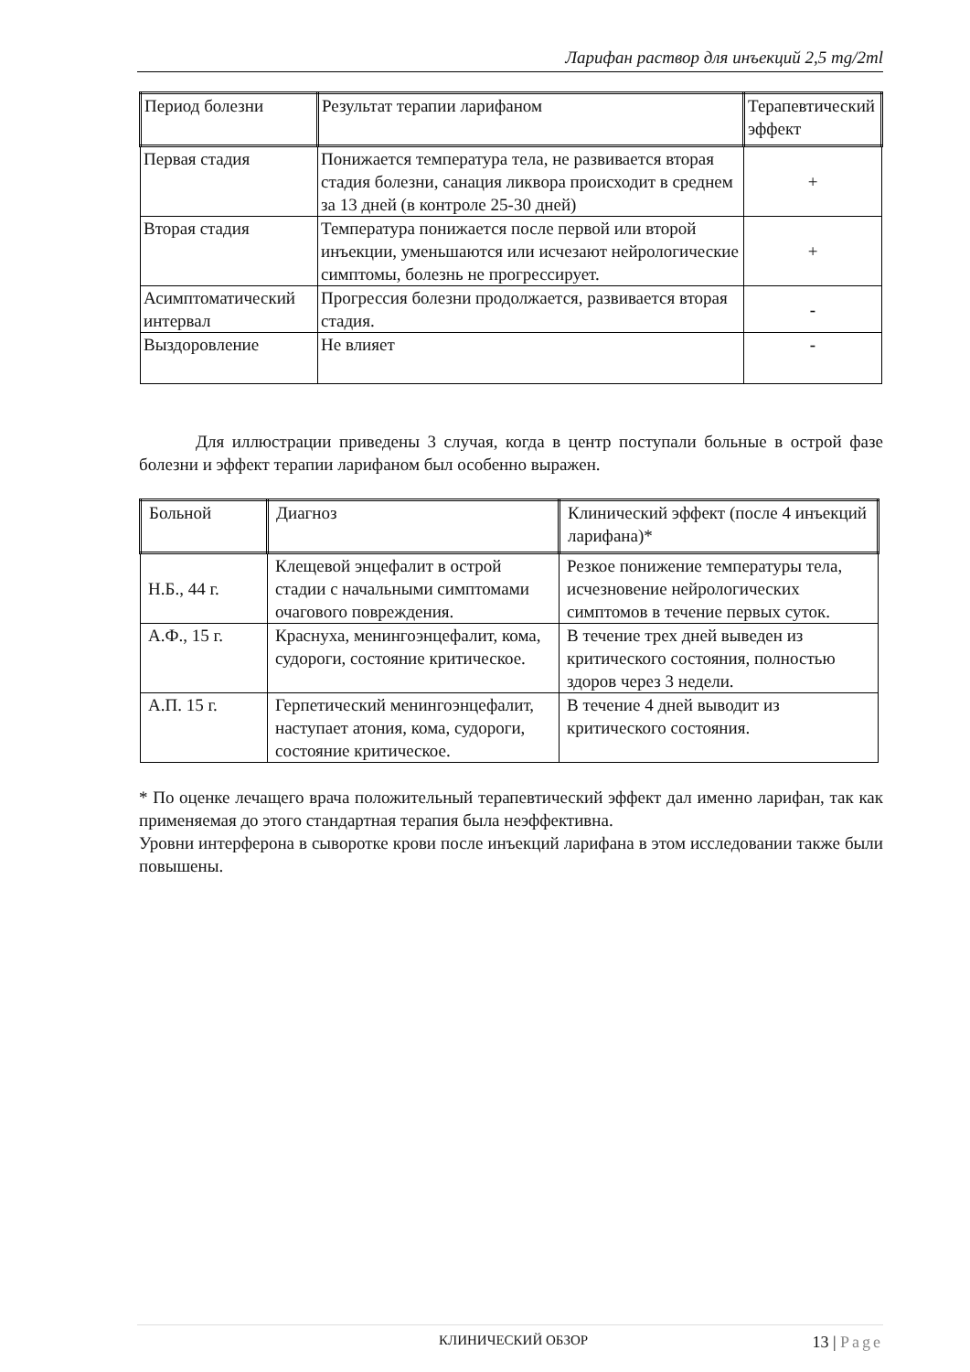Ларифан раствор для инъекций 2,5 mg/2ml
| Период болезни | Результат терапии ларифаном | Терапевтический эффект |
| --- | --- | --- |
| Первая стадия | Понижается температура тела, не развивается вторая стадия болезни, санация ликвора происходит в среднем за 13 дней (в контроле 25-30 дней) | + |
| Вторая стадия | Температура понижается после первой или второй инъекции, уменьшаются или исчезают нейрологические симптомы, болезнь не прогрессирует. | + |
| Асимптоматический интервал | Прогрессия болезни продолжается, развивается вторая стадия. | - |
| Выздоровление | Не влияет | - |
Для иллюстрации приведены 3 случая, когда в центр поступали больные в острой фазе болезни и эффект терапии ларифаном был особенно выражен.
| Больной | Диагноз | Клинический эффект (после 4 инъекций ларифана)* |
| --- | --- | --- |
| Н.Б., 44 г. | Клещевой энцефалит в острой стадии с начальными симптомами очагового повреждения. | Резкое понижение температуры тела, исчезновение нейрологических симптомов в течение первых суток. |
| А.Ф., 15 г. | Краснуха, менингоэнцефалит, кома, судороги, состояние критическое. | В течение трех дней выведен из критического состояния, полностью здоров через 3 недели. |
| А.П. 15 г. | Герпетический менингоэнцефалит, наступает атония, кома, судороги, состояние критическое. | В течение 4 дней выводит из критического состояния. |
* По оценке лечащего врача положительный терапевтический эффект дал именно ларифан, так как применяемая до этого стандартная терапия была неэффективна.
Уровни интерферона в сыворотке крови после инъекций ларифана в этом исследовании также были повышены.
КЛИНИЧЕСКИЙ ОБЗОР 13 | Page